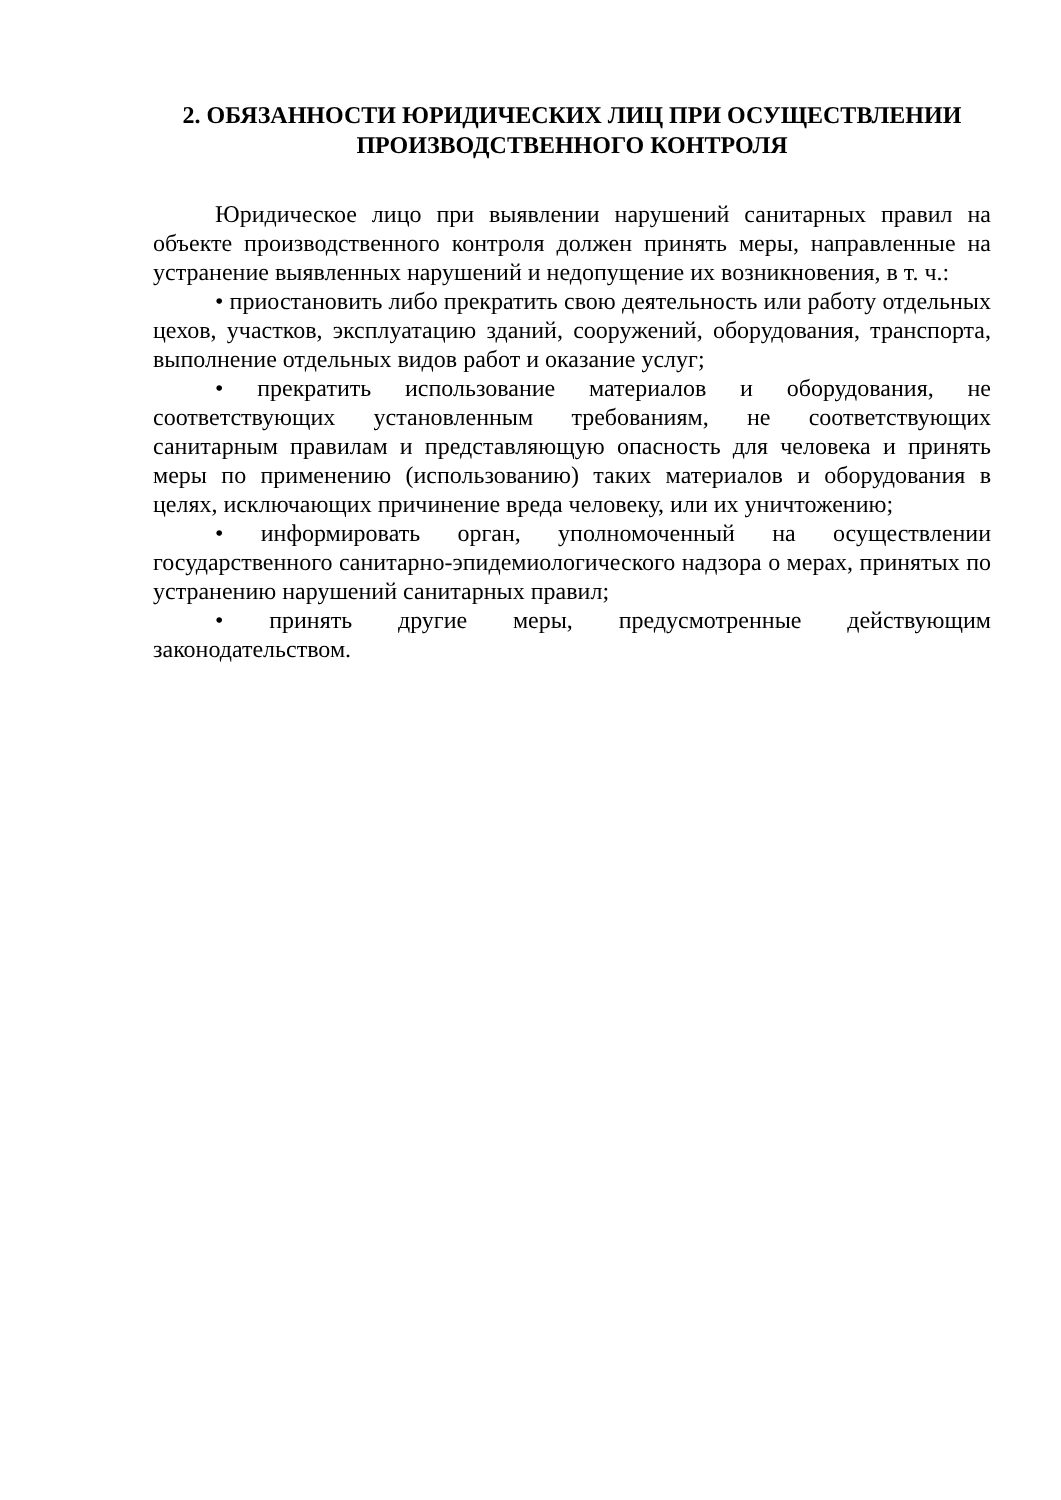2. ОБЯЗАННОСТИ ЮРИДИЧЕСКИХ ЛИЦ ПРИ ОСУЩЕСТВЛЕНИИ ПРОИЗВОДСТВЕННОГО КОНТРОЛЯ
Юридическое лицо при выявлении нарушений санитарных правил на объекте производственного контроля должен принять меры, направленные на устранение выявленных нарушений и недопущение их возникновения, в т. ч.:
• приостановить либо прекратить свою деятельность или работу отдельных цехов, участков, эксплуатацию зданий, сооружений, оборудования, транспорта, выполнение отдельных видов работ и оказание услуг;
• прекратить использование материалов и оборудования, не соответствующих установленным требованиям, не соответствующих санитарным правилам и представляющую опасность для человека и принять меры по применению (использованию) таких материалов и оборудования в целях, исключающих причинение вреда человеку, или их уничтожению;
• информировать орган, уполномоченный на осуществлении государственного санитарно-эпидемиологического надзора о мерах, принятых по устранению нарушений санитарных правил;
• принять другие меры, предусмотренные действующим законодательством.